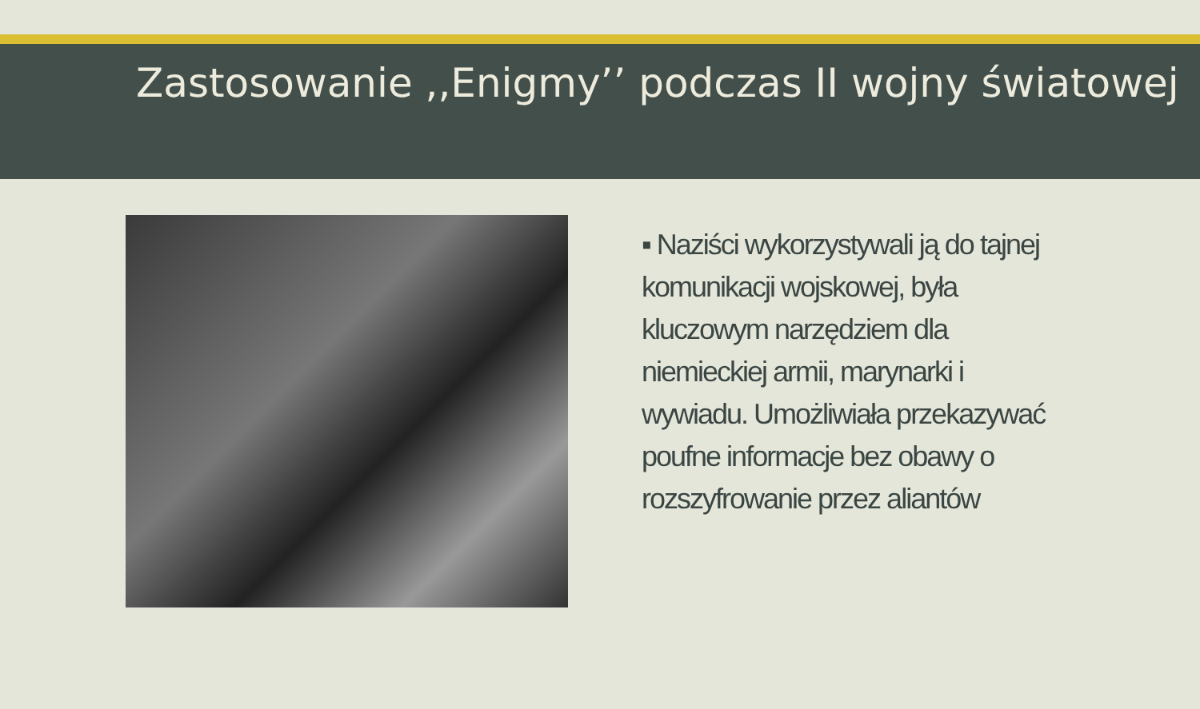Zastosowanie ,,Enigmy’’ podczas II wojny światowej
▪ Naziści wykorzystywali ją do tajnej komunikacji wojskowej, była kluczowym narzędziem dla niemieckiej armii, marynarki i wywiadu. Umożliwiała przekazywać poufne informacje bez obawy o rozszyfrowanie przez aliantów